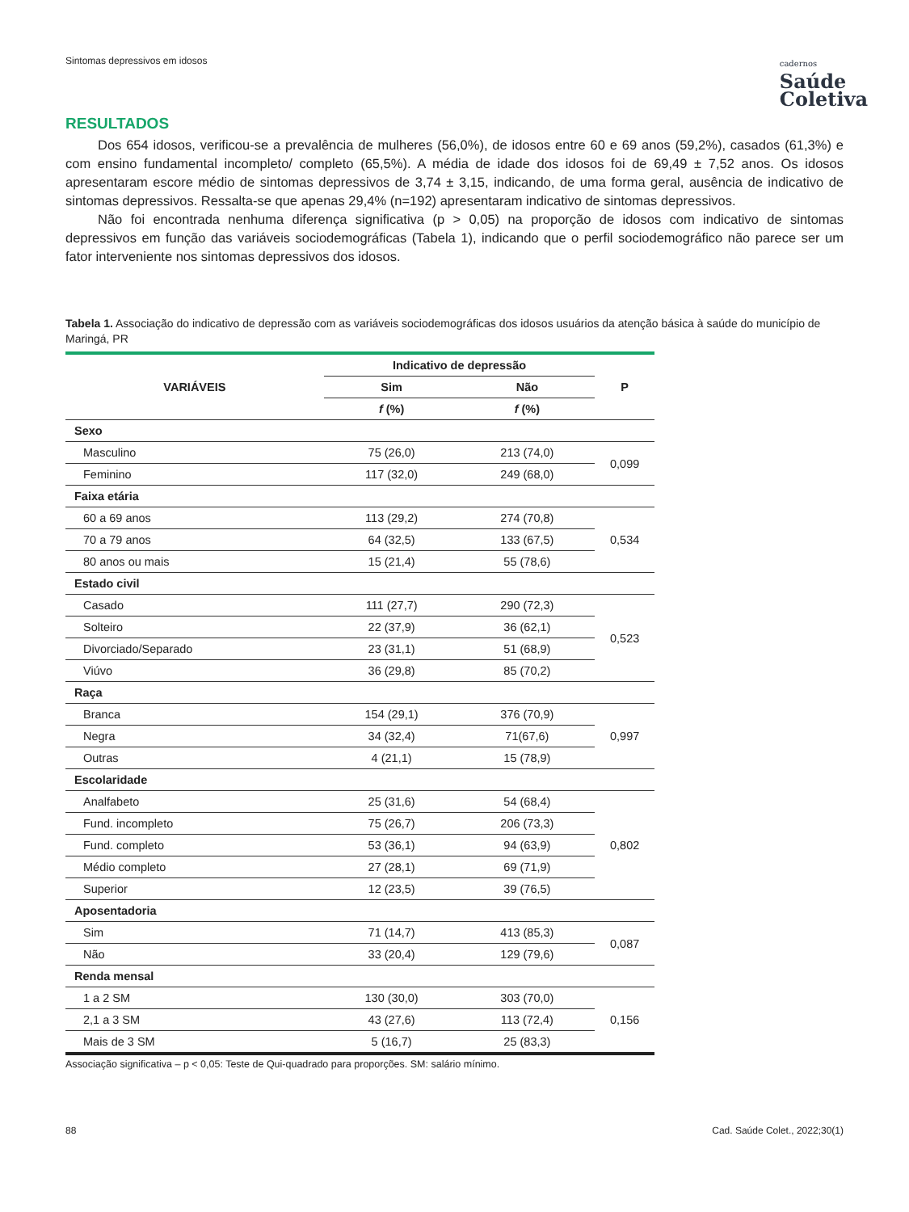Sintomas depressivos em idosos
cadernos
Saúde
Coletiva
RESULTADOS
Dos 654 idosos, verificou-se a prevalência de mulheres (56,0%), de idosos entre 60 e 69 anos (59,2%), casados (61,3%) e com ensino fundamental incompleto/ completo (65,5%). A média de idade dos idosos foi de 69,49 ± 7,52 anos. Os idosos apresentaram escore médio de sintomas depressivos de 3,74 ± 3,15, indicando, de uma forma geral, ausência de indicativo de sintomas depressivos. Ressalta-se que apenas 29,4% (n=192) apresentaram indicativo de sintomas depressivos.
Não foi encontrada nenhuma diferença significativa (p > 0,05) na proporção de idosos com indicativo de sintomas depressivos em função das variáveis sociodemográficas (Tabela 1), indicando que o perfil sociodemográfico não parece ser um fator interveniente nos sintomas depressivos dos idosos.
Tabela 1. Associação do indicativo de depressão com as variáveis sociodemográficas dos idosos usuários da atenção básica à saúde do município de Maringá, PR
| VARIÁVEIS | Indicativo de depressão | | P |
| --- | --- | --- | --- |
| | Sim | Não | |
| | f (%) | f (%) | |
| Sexo | | | |
| Masculino | 75 (26,0) | 213 (74,0) | 0,099 |
| Feminino | 117 (32,0) | 249 (68,0) | |
| Faixa etária | | | |
| 60 a 69 anos | 113 (29,2) | 274 (70,8) | 0,534 |
| 70 a 79 anos | 64 (32,5) | 133 (67,5) | |
| 80 anos ou mais | 15 (21,4) | 55 (78,6) | |
| Estado civil | | | |
| Casado | 111 (27,7) | 290 (72,3) | 0,523 |
| Solteiro | 22 (37,9) | 36 (62,1) | |
| Divorciado/Separado | 23 (31,1) | 51 (68,9) | |
| Viúvo | 36 (29,8) | 85 (70,2) | |
| Raça | | | |
| Branca | 154 (29,1) | 376 (70,9) | 0,997 |
| Negra | 34 (32,4) | 71(67,6) | |
| Outras | 4 (21,1) | 15 (78,9) | |
| Escolaridade | | | |
| Analfabeto | 25 (31,6) | 54 (68,4) | 0,802 |
| Fund. incompleto | 75 (26,7) | 206 (73,3) | |
| Fund. completo | 53 (36,1) | 94 (63,9) | |
| Médio completo | 27 (28,1) | 69 (71,9) | |
| Superior | 12 (23,5) | 39 (76,5) | |
| Aposentadoria | | | |
| Sim | 71 (14,7) | 413 (85,3) | 0,087 |
| Não | 33 (20,4) | 129 (79,6) | |
| Renda mensal | | | |
| 1 a 2 SM | 130 (30,0) | 303 (70,0) | 0,156 |
| 2,1 a 3 SM | 43 (27,6) | 113 (72,4) | |
| Mais de 3 SM | 5 (16,7) | 25 (83,3) | |
Associação significativa – p < 0,05: Teste de Qui-quadrado para proporções. SM: salário mínimo.
88 Cad. Saúde Colet., 2022;30(1)